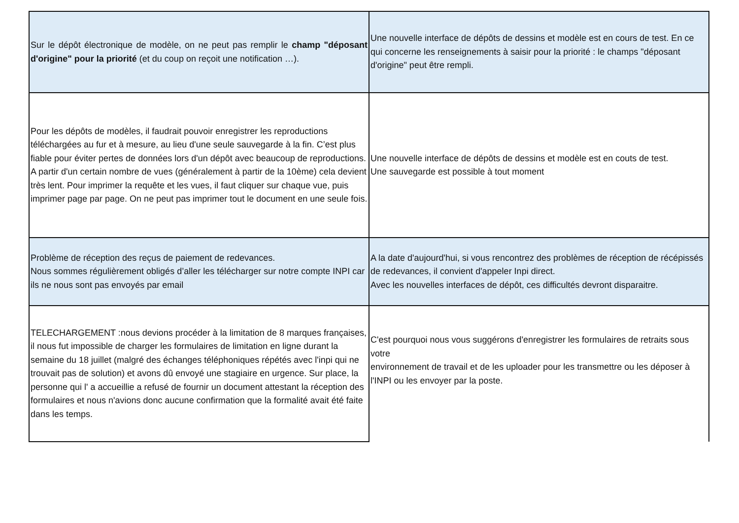| Sur le dépôt électronique de modèle, on ne peut pas remplir le champ "déposant d'origine" pour la priorité (et du coup on reçoit une notification …). | Une nouvelle interface de dépôts de dessins et modèle est en cours de test. En ce qui concerne les renseignements à saisir pour la priorité : le champs "déposant d'origine" peut être rempli. |
| Pour les dépôts de modèles, il faudrait pouvoir enregistrer les reproductions téléchargées au fur et à mesure, au lieu d'une seule sauvegarde à la fin. C’est plus fiable pour éviter pertes de données lors d'un dépôt avec beaucoup de reproductions. A partir d'un certain nombre de vues (généralement à partir de la 10ème) cela devient très lent. Pour imprimer la requête et les vues, il faut cliquer sur chaque vue, puis imprimer page par page. On ne peut pas imprimer tout le document en une seule fois. | Une nouvelle interface de dépôts de dessins et modèle est en couts de test. Une sauvegarde est possible à tout moment |
| Problème de réception des reçus de paiement de redevances. Nous sommes régulièrement obligés d’aller les télécharger sur notre compte INPI car ils ne nous sont pas envoyés par email | A la date d'aujourd'hui, si vous rencontrez des problèmes de réception de récépissés de redevances, il convient d'appeler Inpi direct. Avec les nouvelles interfaces de dépôt, ces difficultés devront disparaitre. |
| TELECHARGEMENT :nous devions procéder à la limitation de 8 marques françaises, il nous fut impossible de charger les formulaires de limitation en ligne durant la semaine du 18 juillet (malgré des échanges téléphoniques répétés avec l'inpi qui ne trouvait pas de solution) et avons dû envoyé une stagiaire en urgence. Sur place, la personne qui l' a accueillie a refusé de fournir un document attestant la réception des formulaires et nous n'avions donc aucune confirmation que la formalité avait été faite dans les temps. | C'est pourquoi nous vous suggérons d'enregistrer les formulaires de retraits sous votre environnement de travail et de les uploader pour les transmettre ou les déposer à l'INPI ou les envoyer par la poste. |